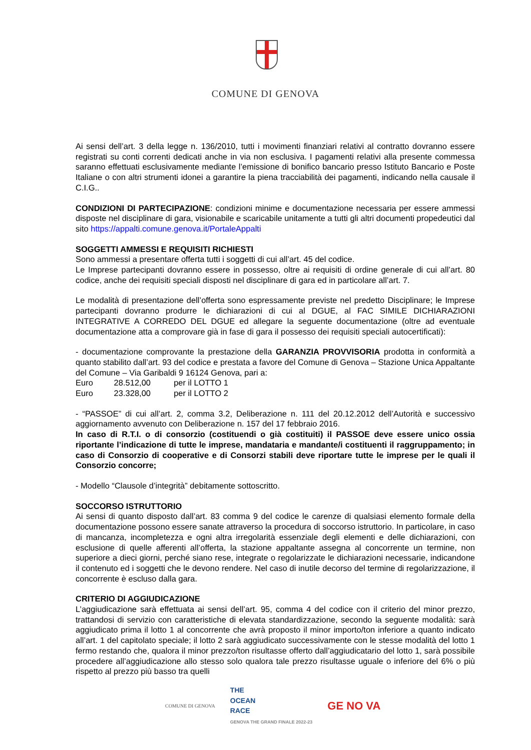COMUNE DI GENOVA
Ai sensi dell’art. 3 della legge n. 136/2010, tutti i movimenti finanziari relativi al contratto dovranno essere registrati su conti correnti dedicati anche in via non esclusiva. I pagamenti relativi alla presente commessa saranno effettuati esclusivamente mediante l’emissione di bonifico bancario presso Istituto Bancario e Poste Italiane o con altri strumenti idonei a garantire la piena tracciabilità dei pagamenti, indicando nella causale il C.I.G..
CONDIZIONI DI PARTECIPAZIONE: condizioni minime e documentazione necessaria per essere ammessi disposte nel disciplinare di gara, visionabile e scaricabile unitamente a tutti gli altri documenti propedeutici dal sito https://appalti.comune.genova.it/PortaleAppalti
SOGGETTI AMMESSI E REQUISITI RICHIESTI
Sono ammessi a presentare offerta tutti i soggetti di cui all’art. 45 del codice.
Le Imprese partecipanti dovranno essere in possesso, oltre ai requisiti di ordine generale di cui all’art. 80 codice, anche dei requisiti speciali disposti nel disciplinare di gara ed in particolare all’art. 7.
Le modalità di presentazione dell’offerta sono espressamente previste nel predetto Disciplinare; le Imprese partecipanti dovranno produrre le dichiarazioni di cui al DGUE, al FAC SIMILE DICHIARAZIONI INTEGRATIVE A CORREDO DEL DGUE ed allegare la seguente documentazione (oltre ad eventuale documentazione atta a comprovare già in fase di gara il possesso dei requisiti speciali autocertificati):
- documentazione comprovante la prestazione della GARANZIA PROVVISORIA prodotta in conformità a quanto stabilito dall’art. 93 del codice e prestata a favore del Comune di Genova – Stazione Unica Appaltante del Comune – Via Garibaldi 9 16124 Genova, pari a:
Euro 28.512,00 per il LOTTO 1
Euro 23.328,00 per il LOTTO 2
- “PASSOE” di cui all’art. 2, comma 3.2, Deliberazione n. 111 del 20.12.2012 dell’Autorità e successivo aggiornamento avvenuto con Deliberazione n. 157 del 17 febbraio 2016.
In caso di R.T.I. o di consorzio (costituendi o già costituiti) il PASSOE deve essere unico ossia riportante l’indicazione di tutte le imprese, mandataria e mandante/i costituenti il raggruppamento; in caso di Consorzio di cooperative e di Consorzi stabili deve riportare tutte le imprese per le quali il Consorzio concorre;
- Modello “Clausole d’integrità” debitamente sottoscritto.
SOCCORSO ISTRUTTORIO
Ai sensi di quanto disposto dall’art. 83 comma 9 del codice le carenze di qualsiasi elemento formale della documentazione possono essere sanate attraverso la procedura di soccorso istruttorio. In particolare, in caso di mancanza, incompletezza e ogni altra irregolarità essenziale degli elementi e delle dichiarazioni, con esclusione di quelle afferenti all’offerta, la stazione appaltante assegna al concorrente un termine, non superiore a dieci giorni, perché siano rese, integrate o regolarizzate le dichiarazioni necessarie, indicandone il contenuto ed i soggetti che le devono rendere. Nel caso di inutile decorso del termine di regolarizzazione, il concorrente è escluso dalla gara.
CRITERIO DI AGGIUDICAZIONE
L’aggiudicazione sarà effettuata ai sensi dell’art. 95, comma 4 del codice con il criterio del minor prezzo, trattandosi di servizio con caratteristiche di elevata standardizzazione, secondo la seguente modalità: sarà aggiudicato prima il lotto 1 al concorrente che avrà proposto il minor importo/ton inferiore a quanto indicato all’art. 1 del capitolato speciale; il lotto 2 sarà aggiudicato successivamente con le stesse modalità del lotto 1 fermo restando che, qualora il minor prezzo/ton risultasse offerto dall’aggiudicatario del lotto 1, sarà possibile procedere all’aggiudicazione allo stesso solo qualora tale prezzo risultasse uguale o inferiore del 6% o più rispetto al prezzo più basso tra quelli
COMUNE DI GENOVA
THE
OCEAN
RACE
GENOVA THE GRAND FINALE 2022-23
GE NO VA